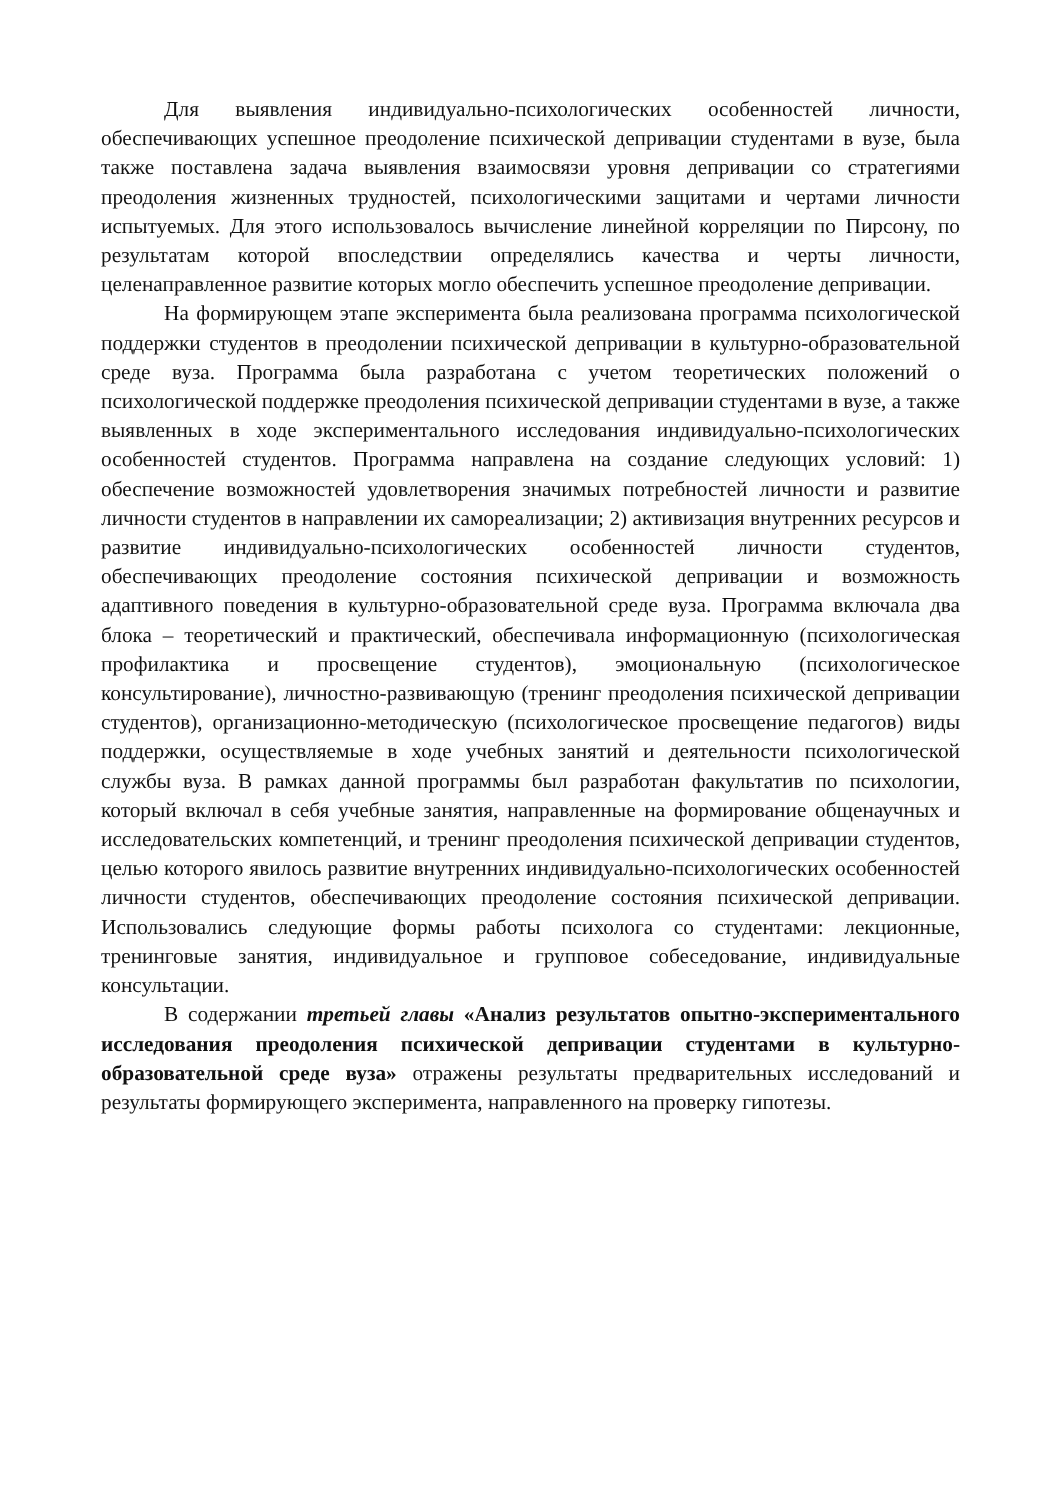Для выявления индивидуально-психологических особенностей личности, обеспечивающих успешное преодоление психической депривации студентами в вузе, была также поставлена задача выявления взаимосвязи уровня депривации со стратегиями преодоления жизненных трудностей, психологическими защитами и чертами личности испытуемых. Для этого использовалось вычисление линейной корреляции по Пирсону, по результатам которой впоследствии определялись качества и черты личности, целенаправленное развитие которых могло обеспечить успешное преодоление депривации.
На формирующем этапе эксперимента была реализована программа психологической поддержки студентов в преодолении психической депривации в культурно-образовательной среде вуза. Программа была разработана с учетом теоретических положений о психологической поддержке преодоления психической депривации студентами в вузе, а также выявленных в ходе экспериментального исследования индивидуально-психологических особенностей студентов. Программа направлена на создание следующих условий: 1) обеспечение возможностей удовлетворения значимых потребностей личности и развитие личности студентов в направлении их самореализации; 2) активизация внутренних ресурсов и развитие индивидуально-психологических особенностей личности студентов, обеспечивающих преодоление состояния психической депривации и возможность адаптивного поведения в культурно-образовательной среде вуза. Программа включала два блока – теоретический и практический, обеспечивала информационную (психологическая профилактика и просвещение студентов), эмоциональную (психологическое консультирование), личностно-развивающую (тренинг преодоления психической депривации студентов), организационно-методическую (психологическое просвещение педагогов) виды поддержки, осуществляемые в ходе учебных занятий и деятельности психологической службы вуза. В рамках данной программы был разработан факультатив по психологии, который включал в себя учебные занятия, направленные на формирование общенаучных и исследовательских компетенций, и тренинг преодоления психической депривации студентов, целью которого явилось развитие внутренних индивидуально-психологических особенностей личности студентов, обеспечивающих преодоление состояния психической депривации. Использовались следующие формы работы психолога со студентами: лекционные, тренинговые занятия, индивидуальное и групповое собеседование, индивидуальные консультации.
В содержании третьей главы «Анализ результатов опытно-экспериментального исследования преодоления психической депривации студентами в культурно-образовательной среде вуза» отражены результаты предварительных исследований и результаты формирующего эксперимента, направленного на проверку гипотезы.